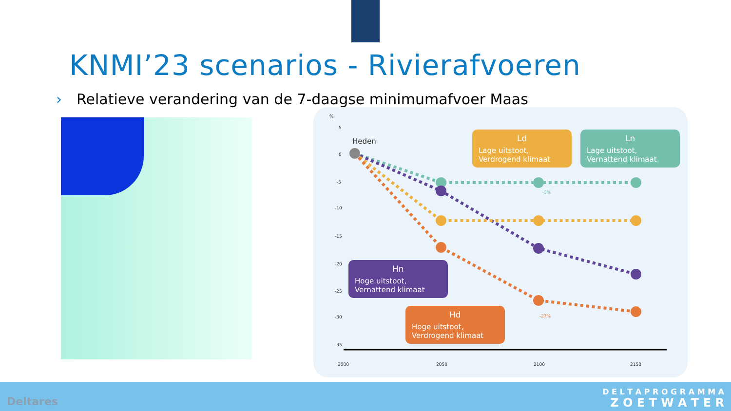KNMI’23 scenarios - Rivierafvoeren
› Relatieve verandering van de 7-daagse minimumafvoer Maas
%
5
0
-5
-10
-15
-20
-25
-30
-35
2000
2050
2100
2150
Heden
-5%
-27%
Ld
Lage uitstoot,
Verdrogend klimaat
Ln
Lage uitstoot,
Vernattend klimaat
Hn
Hoge uitstoot,
Vernattend klimaat
Hd
Hoge uitstoot,
Verdrogend klimaat
Deltares
D E L T A P R O G R A M M A
Z O E T W A T E R